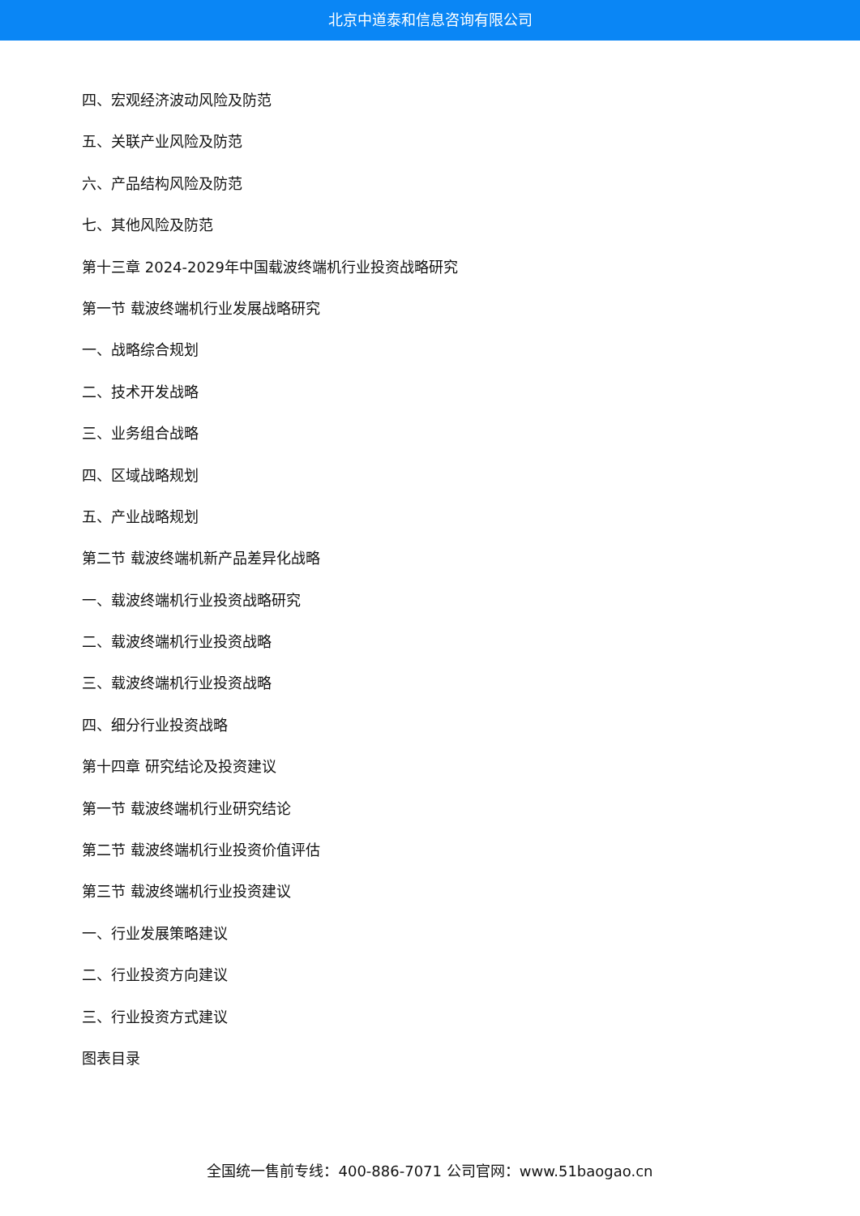北京中道泰和信息咨询有限公司
四、宏观经济波动风险及防范
五、关联产业风险及防范
六、产品结构风险及防范
七、其他风险及防范
第十三章 2024-2029年中国载波终端机行业投资战略研究
第一节 载波终端机行业发展战略研究
一、战略综合规划
二、技术开发战略
三、业务组合战略
四、区域战略规划
五、产业战略规划
第二节 载波终端机新产品差异化战略
一、载波终端机行业投资战略研究
二、载波终端机行业投资战略
三、载波终端机行业投资战略
四、细分行业投资战略
第十四章 研究结论及投资建议
第一节 载波终端机行业研究结论
第二节 载波终端机行业投资价值评估
第三节 载波终端机行业投资建议
一、行业发展策略建议
二、行业投资方向建议
三、行业投资方式建议
图表目录
全国统一售前专线：400-886-7071 公司官网：www.51baogao.cn